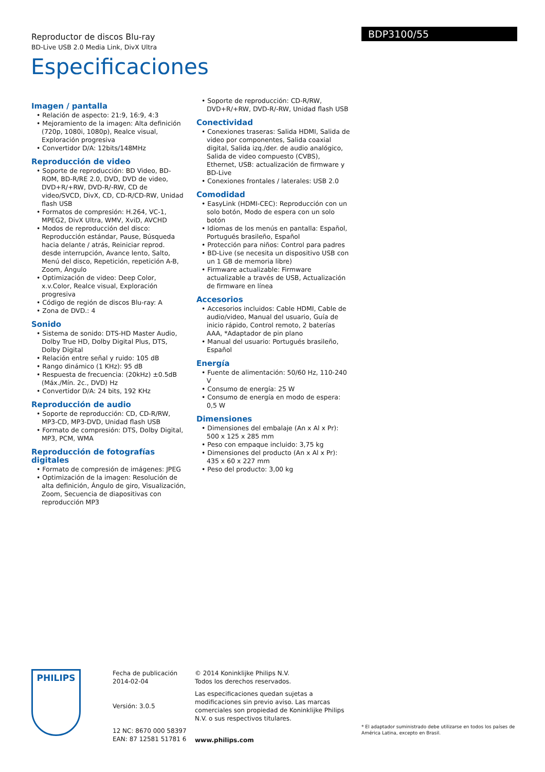Reproductor de discos Blu-ray
BD-Live USB 2.0 Media Link, DivX Ultra
BDP3100/55
Especificaciones
Imagen / pantalla
• Relación de aspecto: 21:9, 16:9, 4:3
• Mejoramiento de la imagen: Alta definición (720p, 1080i, 1080p), Realce visual, Exploración progresiva
• Convertidor D/A: 12bits/148MHz
Reproducción de video
• Soporte de reproducción: BD Video, BD-ROM, BD-R/RE 2.0, DVD, DVD de video, DVD+R/+RW, DVD-R/-RW, CD de video/SVCD, DivX, CD, CD-R/CD-RW, Unidad flash USB
• Formatos de compresión: H.264, VC-1, MPEG2, DivX Ultra, WMV, XviD, AVCHD
• Modos de reproducción del disco: Reproducción estándar, Pause, Búsqueda hacia delante / atrás, Reiniciar reprod. desde interrupción, Avance lento, Salto, Menú del disco, Repetición, repetición A-B, Zoom, Ángulo
• Optimización de video: Deep Color, x.v.Color, Realce visual, Exploración progresiva
• Código de región de discos Blu-ray: A
• Zona de DVD.: 4
Sonido
• Sistema de sonido: DTS-HD Master Audio, Dolby True HD, Dolby Digital Plus, DTS, Dolby Digital
• Relación entre señal y ruido: 105 dB
• Rango dinámico (1 KHz): 95 dB
• Respuesta de frecuencia: (20kHz) ±0.5dB (Máx./Mín. 2c., DVD) Hz
• Convertidor D/A: 24 bits, 192 KHz
Reproducción de audio
• Soporte de reproducción: CD, CD-R/RW, MP3-CD, MP3-DVD, Unidad flash USB
• Formato de compresión: DTS, Dolby Digital, MP3, PCM, WMA
Reproducción de fotografías digitales
• Formato de compresión de imágenes: JPEG
• Optimización de la imagen: Resolución de alta definición, Ángulo de giro, Visualización, Zoom, Secuencia de diapositivas con reproducción MP3
• Soporte de reproducción: CD-R/RW, DVD+R/+RW, DVD-R/-RW, Unidad flash USB
Conectividad
• Conexiones traseras: Salida HDMI, Salida de video por componentes, Salida coaxial digital, Salida izq./der. de audio analógico, Salida de video compuesto (CVBS), Ethernet, USB: actualización de firmware y BD-Live
• Conexiones frontales / laterales: USB 2.0
Comodidad
• EasyLink (HDMI-CEC): Reproducción con un solo botón, Modo de espera con un solo botón
• Idiomas de los menús en pantalla: Español, Portugués brasileño, Español
• Protección para niños: Control para padres
• BD-Live (se necesita un dispositivo USB con un 1 GB de memoria libre)
• Firmware actualizable: Firmware actualizable a través de USB, Actualización de firmware en línea
Accesorios
• Accesorios incluidos: Cable HDMI, Cable de audio/video, Manual del usuario, Guía de inicio rápido, Control remoto, 2 baterías AAA, *Adaptador de pin plano
• Manual del usuario: Portugués brasileño, Español
Energía
• Fuente de alimentación: 50/60 Hz, 110-240 V
• Consumo de energía: 25 W
• Consumo de energía en modo de espera: 0,5 W
Dimensiones
• Dimensiones del embalaje (An x Al x Pr): 500 x 125 x 285 mm
• Peso con empaque incluido: 3,75 kg
• Dimensiones del producto (An x Al x Pr): 435 x 60 x 227 mm
• Peso del producto: 3,00 kg
PHILIPS
Fecha de publicación
2014-02-04
Versión: 3.0.5
12 NC: 8670 000 58397
EAN: 87 12581 51781 6
© 2014 Koninklijke Philips N.V.
Todos los derechos reservados.
Las especificaciones quedan sujetas a modificaciones sin previo aviso. Las marcas comerciales son propiedad de Koninklijke Philips N.V. o sus respectivos titulares.
www.philips.com
* El adaptador suministrado debe utilizarse en todos los países de América Latina, excepto en Brasil.